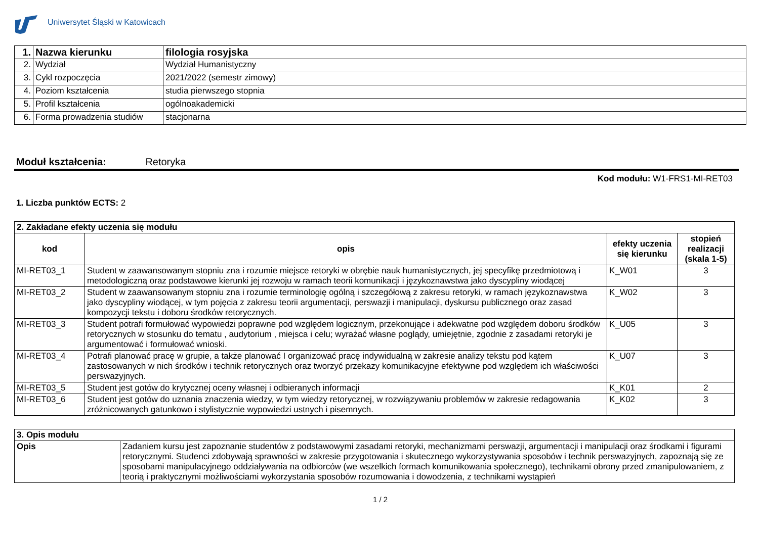Uniwersytet Śląski w Katowicach
| 1. | Nazwa kierunku | filologia rosyjska |
| 2. | Wydział | Wydział Humanistyczny |
| 3. | Cykl rozpoczęcia | 2021/2022 (semestr zimowy) |
| 4. | Poziom kształcenia | studia pierwszego stopnia |
| 5. | Profil kształcenia | ogólnoakademicki |
| 6. | Forma prowadzenia studiów | stacjonarna |
Moduł kształcenia: Retoryka
Kod modułu: W1-FRS1-MI-RET03
1. Liczba punktów ECTS: 2
| 2. Zakładane efekty uczenia się modułu | | | |
| kod | opis | efekty uczenia się kierunku | stopień realizacji (skala 1-5) |
| MI-RET03_1 | Student w zaawansowanym stopniu zna i rozumie miejsce retoryki w obrębie nauk humanistycznych, jej specyfikę przedmiotową i metodologiczną oraz podstawowe kierunki jej rozwoju w ramach teorii komunikacji i językoznawstwa jako dyscypliny wiodącej | K_W01 | 3 |
| MI-RET03_2 | Student w zaawansowanym stopniu zna i rozumie terminologię ogólną i szczegółową z zakresu retoryki, w ramach językoznawstwa jako dyscypliny wiodącej, w tym pojęcia z zakresu teorii argumentacji, perswazji i manipulacji, dyskursu publicznego oraz zasad kompozycji tekstu i doboru środków retorycznych. | K_W02 | 3 |
| MI-RET03_3 | Student potrafi formułować wypowiedzi poprawne pod względem logicznym, przekonujące i adekwatne pod względem doboru środków retorycznych w stosunku do tematu , audytorium , miejsca i celu; wyrażać własne poglądy, umiejętnie, zgodnie z zasadami retoryki je argumentować i formułować wnioski. | K_U05 | 3 |
| MI-RET03_4 | Potrafi planować pracę w grupie, a także planować I organizować pracę indywidualną w zakresie analizy tekstu pod kątem zastosowanych w nich środków i technik retorycznych oraz tworzyć przekazy komunikacyjne efektywne pod względem ich właściwości perswazyjnych. | K_U07 | 3 |
| MI-RET03_5 | Student jest gotów do krytycznej oceny własnej i odbieranych informacji | K_K01 | 2 |
| MI-RET03_6 | Student jest gotów do uznania znaczenia wiedzy, w tym wiedzy retorycznej, w rozwiązywaniu problemów w zakresie redagowania zróżnicowanych gatunkowo i stylistycznie wypowiedzi ustnych i pisemnych. | K_K02 | 3 |
| 3. Opis modułu | |
| Opis | Zadaniem kursu jest zapoznanie studentów z podstawowymi zasadami retoryki, mechanizmami perswazji, argumentacji i manipulacji oraz środkami i figurami retorycznymi. Studenci zdobywają sprawności w zakresie przygotowania i skutecznego wykorzystywania sposobów i technik perswazyjnych, zapoznają się ze sposobami manipulacyjnego oddziaływania na odbiorców (we wszelkich formach komunikowania społecznego), technikami obrony przed zmanipulowaniem, z teorią i praktycznymi możliwościami wykorzystania sposobów rozumowania i dowodzenia, z technikami wystąpień |
1 / 2